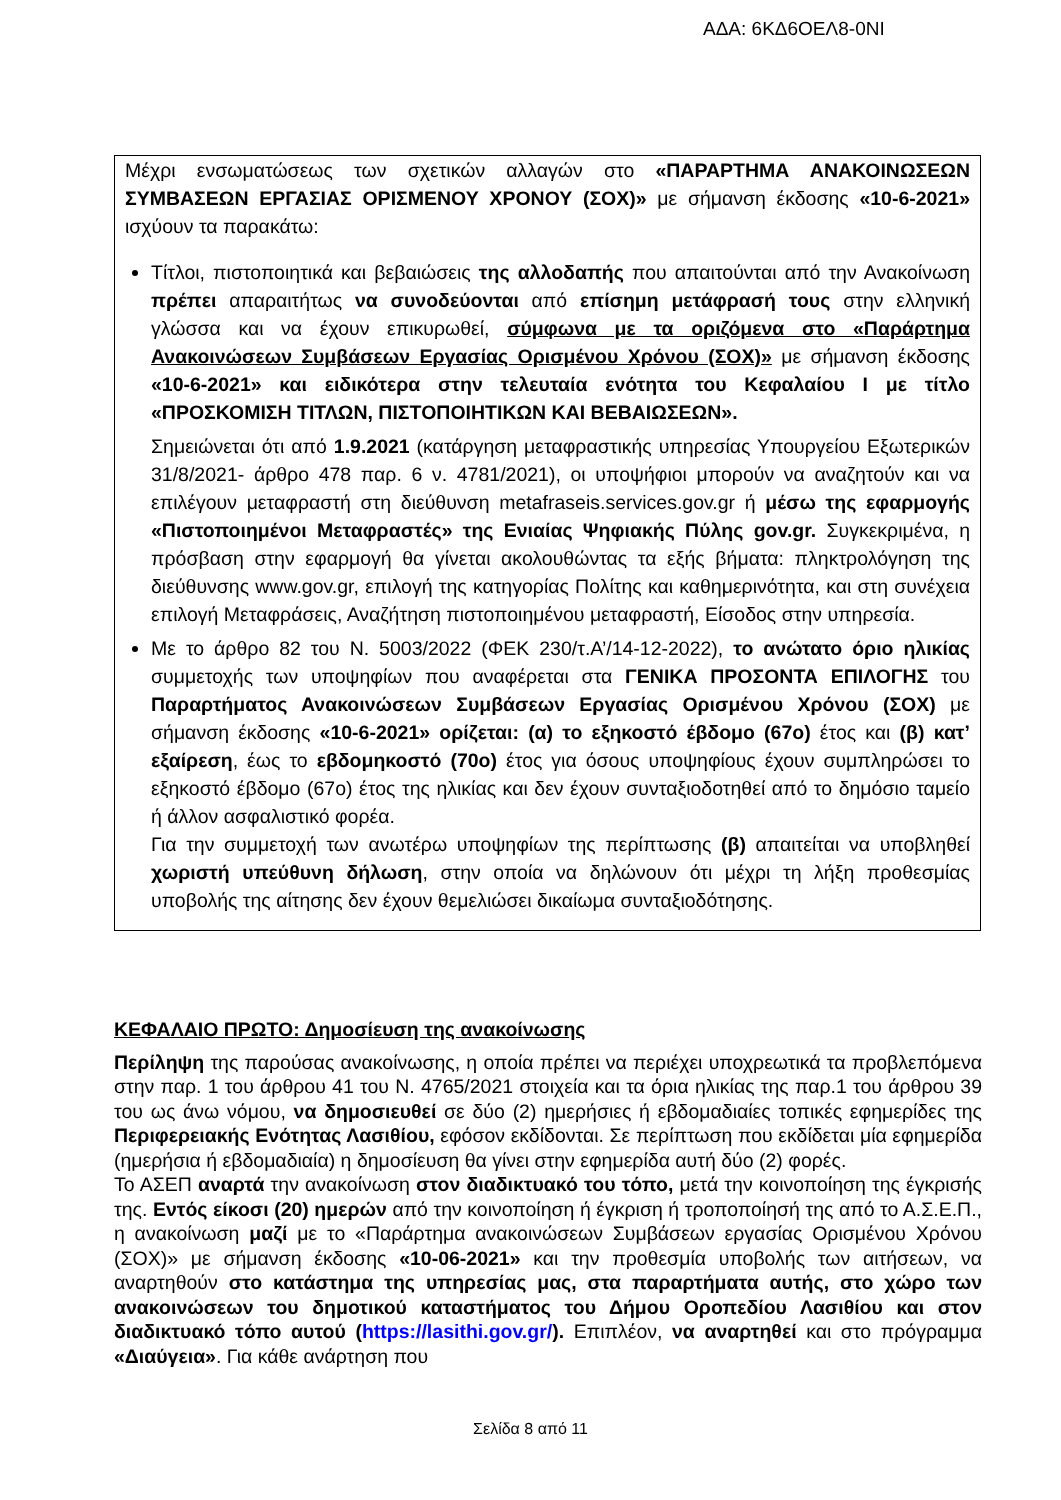ΑΔΑ: 6ΚΔ6ΟΕΛ8-0ΝΙ
Μέχρι ενσωματώσεως των σχετικών αλλαγών στο «ΠΑΡΑΡΤΗΜΑ ΑΝΑΚΟΙΝΩΣΕΩΝ ΣΥΜΒΑΣΕΩΝ ΕΡΓΑΣΙΑΣ ΟΡΙΣΜΕΝΟΥ ΧΡΟΝΟΥ (ΣΟΧ)» με σήμανση έκδοσης «10-6-2021» ισχύουν τα παρακάτω:
Τίτλοι, πιστοποιητικά και βεβαιώσεις της αλλοδαπής που απαιτούνται από την Ανακοίνωση πρέπει απαραιτήτως να συνοδεύονται από επίσημη μετάφρασή τους στην ελληνική γλώσσα και να έχουν επικυρωθεί, σύμφωνα με τα οριζόμενα στο «Παράρτημα Ανακοινώσεων Συμβάσεων Εργασίας Ορισμένου Χρόνου (ΣΟΧ)» με σήμανση έκδοσης «10-6-2021» και ειδικότερα στην τελευταία ενότητα του Κεφαλαίου Ι με τίτλο «ΠΡΟΣΚΟΜΙΣΗ ΤΙΤΛΩΝ, ΠΙΣΤΟΠΟΙΗΤΙΚΩΝ ΚΑΙ ΒΕΒΑΙΩΣΕΩΝ».
Σημειώνεται ότι από 1.9.2021 (κατάργηση μεταφραστικής υπηρεσίας Υπουργείου Εξωτερικών 31/8/2021- άρθρο 478 παρ. 6 ν. 4781/2021), οι υποψήφιοι μπορούν να αναζητούν και να επιλέγουν μεταφραστή στη διεύθυνση metafraseis.services.gov.gr ή μέσω της εφαρμογής «Πιστοποιημένοι Μεταφραστές» της Ενιαίας Ψηφιακής Πύλης gov.gr. Συγκεκριμένα, η πρόσβαση στην εφαρμογή θα γίνεται ακολουθώντας τα εξής βήματα: πληκτρολόγηση της διεύθυνσης www.gov.gr, επιλογή της κατηγορίας Πολίτης και καθημερινότητα, και στη συνέχεια επιλογή Μεταφράσεις, Αναζήτηση πιστοποιημένου μεταφραστή, Είσοδος στην υπηρεσία.
Με το άρθρο 82 του Ν. 5003/2022 (ΦΕΚ 230/τ.Α’/14-12-2022), το ανώτατο όριο ηλικίας συμμετοχής των υποψηφίων που αναφέρεται στα ΓΕΝΙΚΑ ΠΡΟΣΟΝΤΑ ΕΠΙΛΟΓΗΣ του Παραρτήματος Ανακοινώσεων Συμβάσεων Εργασίας Ορισμένου Χρόνου (ΣΟΧ) με σήμανση έκδοσης «10-6-2021» ορίζεται: (α) το εξηκοστό έβδομο (67ο) έτος και (β) κατ’ εξαίρεση, έως το εβδομηκοστό (70ο) έτος για όσους υποψηφίους έχουν συμπληρώσει το εξηκοστό έβδομο (67ο) έτος της ηλικίας και δεν έχουν συνταξιοδοτηθεί από το δημόσιο ταμείο ή άλλον ασφαλιστικό φορέα.
Για την συμμετοχή των ανωτέρω υποψηφίων της περίπτωσης (β) απαιτείται να υποβληθεί χωριστή υπεύθυνη δήλωση, στην οποία να δηλώνουν ότι μέχρι τη λήξη προθεσμίας υποβολής της αίτησης δεν έχουν θεμελιώσει δικαίωμα συνταξιοδότησης.
ΚΕΦΑΛΑΙΟ ΠΡΩΤΟ: Δημοσίευση της ανακοίνωσης
Περίληψη της παρούσας ανακοίνωσης, η οποία πρέπει να περιέχει υποχρεωτικά τα προβλεπόμενα στην παρ. 1 του άρθρου 41 του Ν. 4765/2021 στοιχεία και τα όρια ηλικίας της παρ.1 του άρθρου 39 του ως άνω νόμου, να δημοσιευθεί σε δύο (2) ημερήσιες ή εβδομαδιαίες τοπικές εφημερίδες της Περιφερειακής Ενότητας Λασιθίου, εφόσον εκδίδονται. Σε περίπτωση που εκδίδεται μία εφημερίδα (ημερήσια ή εβδομαδιαία) η δημοσίευση θα γίνει στην εφημερίδα αυτή δύο (2) φορές.
Το ΑΣΕΠ αναρτά την ανακοίνωση στον διαδικτυακό του τόπο, μετά την κοινοποίηση της έγκρισής της. Εντός είκοσι (20) ημερών από την κοινοποίηση ή έγκριση ή τροποποίησή της από το Α.Σ.Ε.Π., η ανακοίνωση μαζί με το «Παράρτημα ανακοινώσεων Συμβάσεων εργασίας Ορισμένου Χρόνου (ΣΟΧ)» με σήμανση έκδοσης «10-06-2021» και την προθεσμία υποβολής των αιτήσεων, να αναρτηθούν στο κατάστημα της υπηρεσίας μας, στα παραρτήματα αυτής, στο χώρο των ανακοινώσεων του δημοτικού καταστήματος του Δήμου Οροπεδίου Λασιθίου και στον διαδικτυακό τόπο αυτού (https://lasithi.gov.gr/). Επιπλέον, να αναρτηθεί και στο πρόγραμμα «Διαύγεια». Για κάθε ανάρτηση που
Σελίδα 8 από 11